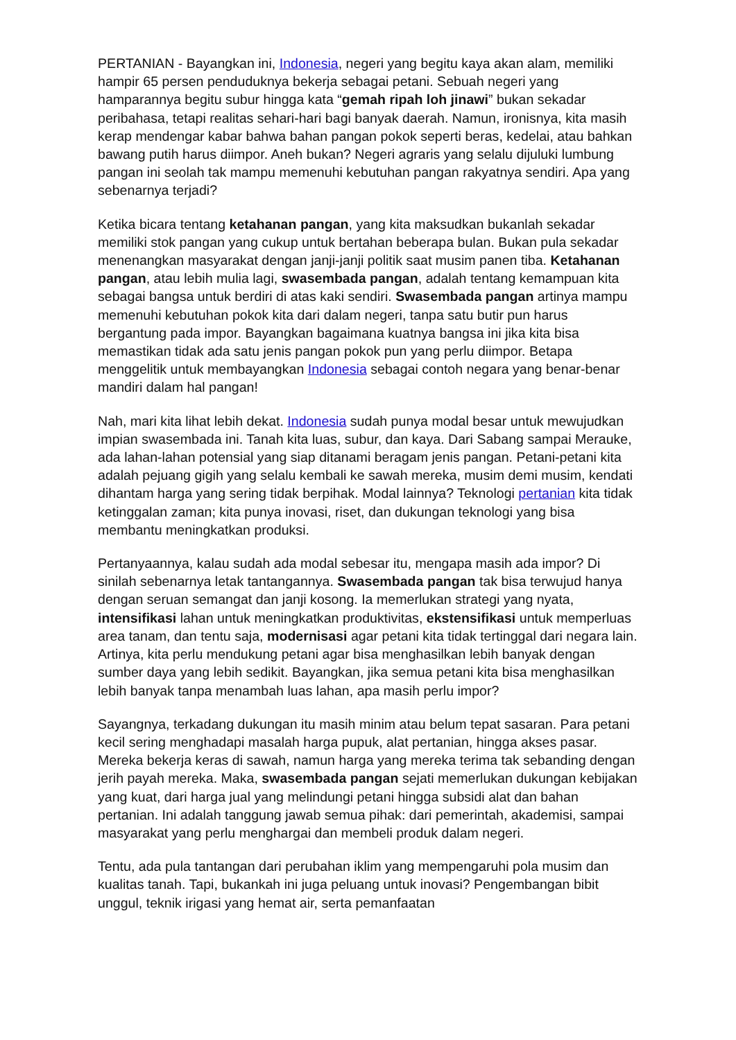PERTANIAN - Bayangkan ini, Indonesia, negeri yang begitu kaya akan alam, memiliki hampir 65 persen penduduknya bekerja sebagai petani. Sebuah negeri yang hamparannya begitu subur hingga kata “gemah ripah loh jinawi” bukan sekadar peribahasa, tetapi realitas sehari-hari bagi banyak daerah. Namun, ironisnya, kita masih kerap mendengar kabar bahwa bahan pangan pokok seperti beras, kedelai, atau bahkan bawang putih harus diimpor. Aneh bukan? Negeri agraris yang selalu dijuluki lumbung pangan ini seolah tak mampu memenuhi kebutuhan pangan rakyatnya sendiri. Apa yang sebenarnya terjadi?
Ketika bicara tentang ketahanan pangan, yang kita maksudkan bukanlah sekadar memiliki stok pangan yang cukup untuk bertahan beberapa bulan. Bukan pula sekadar menenangkan masyarakat dengan janji-janji politik saat musim panen tiba. Ketahanan pangan, atau lebih mulia lagi, swasembada pangan, adalah tentang kemampuan kita sebagai bangsa untuk berdiri di atas kaki sendiri. Swasembada pangan artinya mampu memenuhi kebutuhan pokok kita dari dalam negeri, tanpa satu butir pun harus bergantung pada impor. Bayangkan bagaimana kuatnya bangsa ini jika kita bisa memastikan tidak ada satu jenis pangan pokok pun yang perlu diimpor. Betapa menggelitik untuk membayangkan Indonesia sebagai contoh negara yang benar-benar mandiri dalam hal pangan!
Nah, mari kita lihat lebih dekat. Indonesia sudah punya modal besar untuk mewujudkan impian swasembada ini. Tanah kita luas, subur, dan kaya. Dari Sabang sampai Merauke, ada lahan-lahan potensial yang siap ditanami beragam jenis pangan. Petani-petani kita adalah pejuang gigih yang selalu kembali ke sawah mereka, musim demi musim, kendati dihantam harga yang sering tidak berpihak. Modal lainnya? Teknologi pertanian kita tidak ketinggalan zaman; kita punya inovasi, riset, dan dukungan teknologi yang bisa membantu meningkatkan produksi.
Pertanyaannya, kalau sudah ada modal sebesar itu, mengapa masih ada impor? Di sinilah sebenarnya letak tantangannya. Swasembada pangan tak bisa terwujud hanya dengan seruan semangat dan janji kosong. Ia memerlukan strategi yang nyata, intensifikasi lahan untuk meningkatkan produktivitas, ekstensifikasi untuk memperluas area tanam, dan tentu saja, modernisasi agar petani kita tidak tertinggal dari negara lain. Artinya, kita perlu mendukung petani agar bisa menghasilkan lebih banyak dengan sumber daya yang lebih sedikit. Bayangkan, jika semua petani kita bisa menghasilkan lebih banyak tanpa menambah luas lahan, apa masih perlu impor?
Sayangnya, terkadang dukungan itu masih minim atau belum tepat sasaran. Para petani kecil sering menghadapi masalah harga pupuk, alat pertanian, hingga akses pasar. Mereka bekerja keras di sawah, namun harga yang mereka terima tak sebanding dengan jerih payah mereka. Maka, swasembada pangan sejati memerlukan dukungan kebijakan yang kuat, dari harga jual yang melindungi petani hingga subsidi alat dan bahan pertanian. Ini adalah tanggung jawab semua pihak: dari pemerintah, akademisi, sampai masyarakat yang perlu menghargai dan membeli produk dalam negeri.
Tentu, ada pula tantangan dari perubahan iklim yang mempengaruhi pola musim dan kualitas tanah. Tapi, bukankah ini juga peluang untuk inovasi? Pengembangan bibit unggul, teknik irigasi yang hemat air, serta pemanfaatan